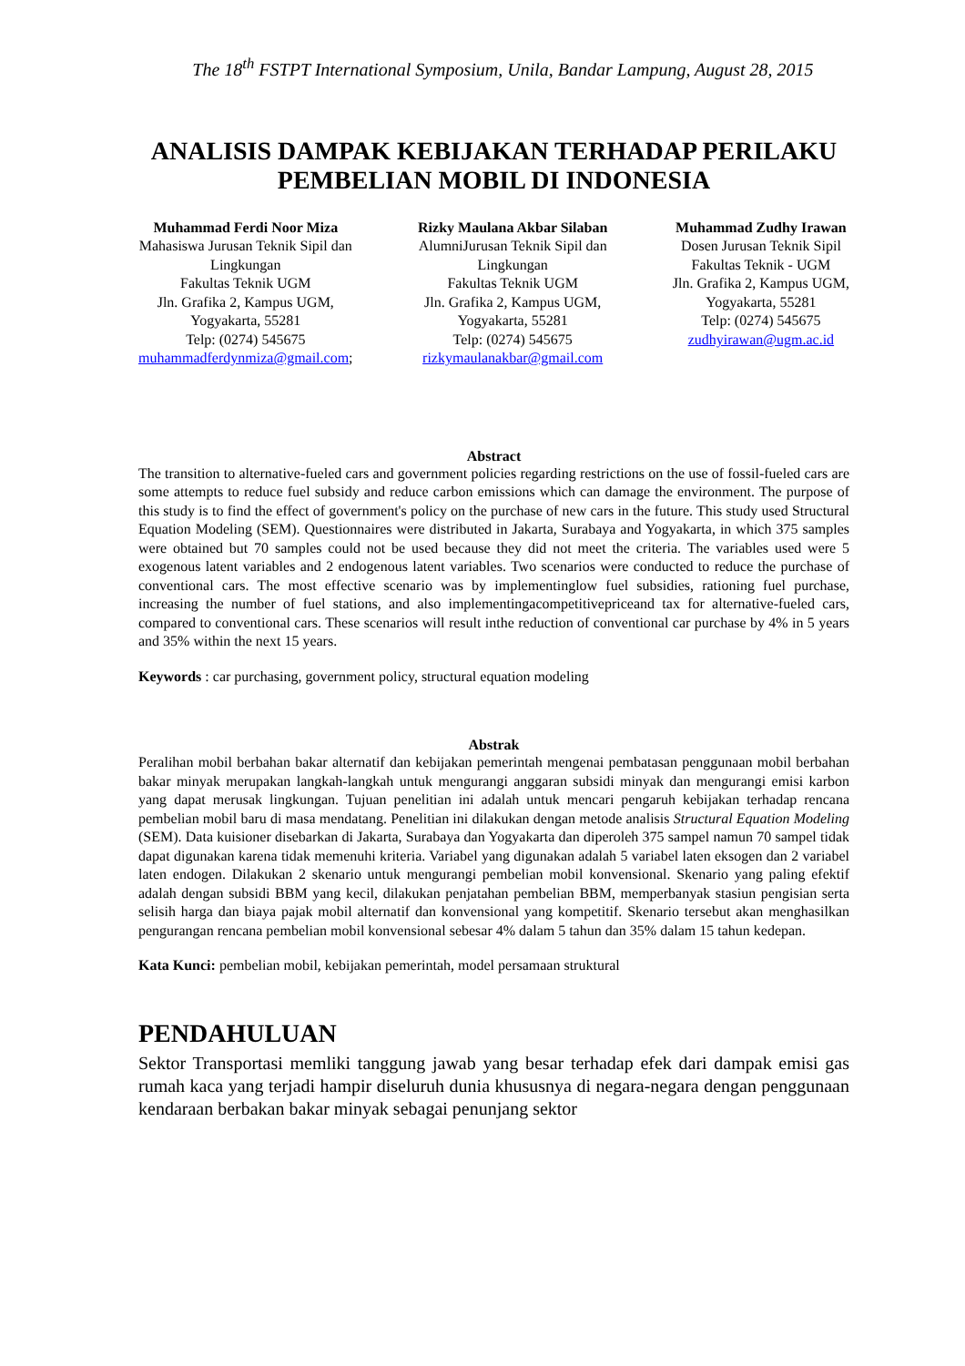The 18<sup>th</sup> FSTPT International Symposium, Unila, Bandar Lampung, August 28, 2015
ANALISIS DAMPAK KEBIJAKAN TERHADAP PERILAKU PEMBELIAN MOBIL DI INDONESIA
Muhammad Ferdi Noor Miza
Mahasiswa Jurusan Teknik Sipil dan
Lingkungan
Fakultas Teknik UGM
Jln. Grafika 2, Kampus UGM,
Yogyakarta, 55281
Telp: (0274) 545675
muhammadferdynmiza@gmail.com;
Rizky Maulana Akbar Silaban
AlumniJurusan Teknik Sipil dan
Lingkungan
Fakultas Teknik UGM
Jln. Grafika 2, Kampus UGM,
Yogyakarta, 55281
Telp: (0274) 545675
rizkymaulanakbar@gmail.com
Muhammad Zudhy Irawan
Dosen Jurusan Teknik Sipil
Fakultas Teknik - UGM
Jln. Grafika 2, Kampus UGM,
Yogyakarta, 55281
Telp: (0274) 545675
zudhyirawan@ugm.ac.id
Abstract
The transition to alternative-fueled cars and government policies regarding restrictions on the use of fossil-fueled cars are some attempts to reduce fuel subsidy and reduce carbon emissions which can damage the environment. The purpose of this study is to find the effect of government's policy on the purchase of new cars in the future. This study used Structural Equation Modeling (SEM). Questionnaires were distributed in Jakarta, Surabaya and Yogyakarta, in which 375 samples were obtained but 70 samples could not be used because they did not meet the criteria. The variables used were 5 exogenous latent variables and 2 endogenous latent variables. Two scenarios were conducted to reduce the purchase of conventional cars. The most effective scenario was by implementinglow fuel subsidies, rationing fuel purchase, increasing the number of fuel stations, and also implementingacompetitivepriceand tax for alternative-fueled cars, compared to conventional cars. These scenarios will result inthe reduction of conventional car purchase by 4% in 5 years and 35% within the next 15 years.
Keywords : car purchasing, government policy, structural equation modeling
Abstrak
Peralihan mobil berbahan bakar alternatif dan kebijakan pemerintah mengenai pembatasan penggunaan mobil berbahan bakar minyak merupakan langkah-langkah untuk mengurangi anggaran subsidi minyak dan mengurangi emisi karbon yang dapat merusak lingkungan. Tujuan penelitian ini adalah untuk mencari pengaruh kebijakan terhadap rencana pembelian mobil baru di masa mendatang. Penelitian ini dilakukan dengan metode analisis Structural Equation Modeling (SEM). Data kuisioner disebarkan di Jakarta, Surabaya dan Yogyakarta dan diperoleh 375 sampel namun 70 sampel tidak dapat digunakan karena tidak memenuhi kriteria. Variabel yang digunakan adalah 5 variabel laten eksogen dan 2 variabel laten endogen. Dilakukan 2 skenario untuk mengurangi pembelian mobil konvensional. Skenario yang paling efektif adalah dengan subsidi BBM yang kecil, dilakukan penjatahan pembelian BBM, memperbanyak stasiun pengisian serta selisih harga dan biaya pajak mobil alternatif dan konvensional yang kompetitif. Skenario tersebut akan menghasilkan pengurangan rencana pembelian mobil konvensional sebesar 4% dalam 5 tahun dan 35% dalam 15 tahun kedepan.
Kata Kunci: pembelian mobil, kebijakan pemerintah, model persamaan struktural
PENDAHULUAN
Sektor Transportasi memliki tanggung jawab yang besar terhadap efek dari dampak emisi gas rumah kaca yang terjadi hampir diseluruh dunia khususnya di negara-negara dengan penggunaan kendaraan berbakan bakar minyak sebagai penunjang sektor